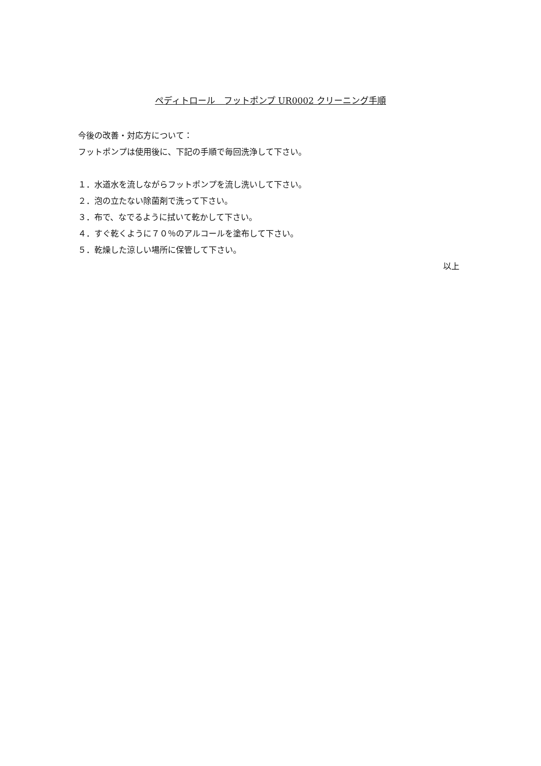ペディトロール　フットポンプ UR0002 クリーニング手順
今後の改善・対応方について：
フットポンプは使用後に、下記の手順で毎回洗浄して下さい。
１．水道水を流しながらフットポンプを流し洗いして下さい。
２．泡の立たない除菌剤で洗って下さい。
３．布で、なでるように拭いて乾かして下さい。
４．すぐ乾くように７０％のアルコールを塗布して下さい。
５．乾燥した涼しい場所に保管して下さい。
以上